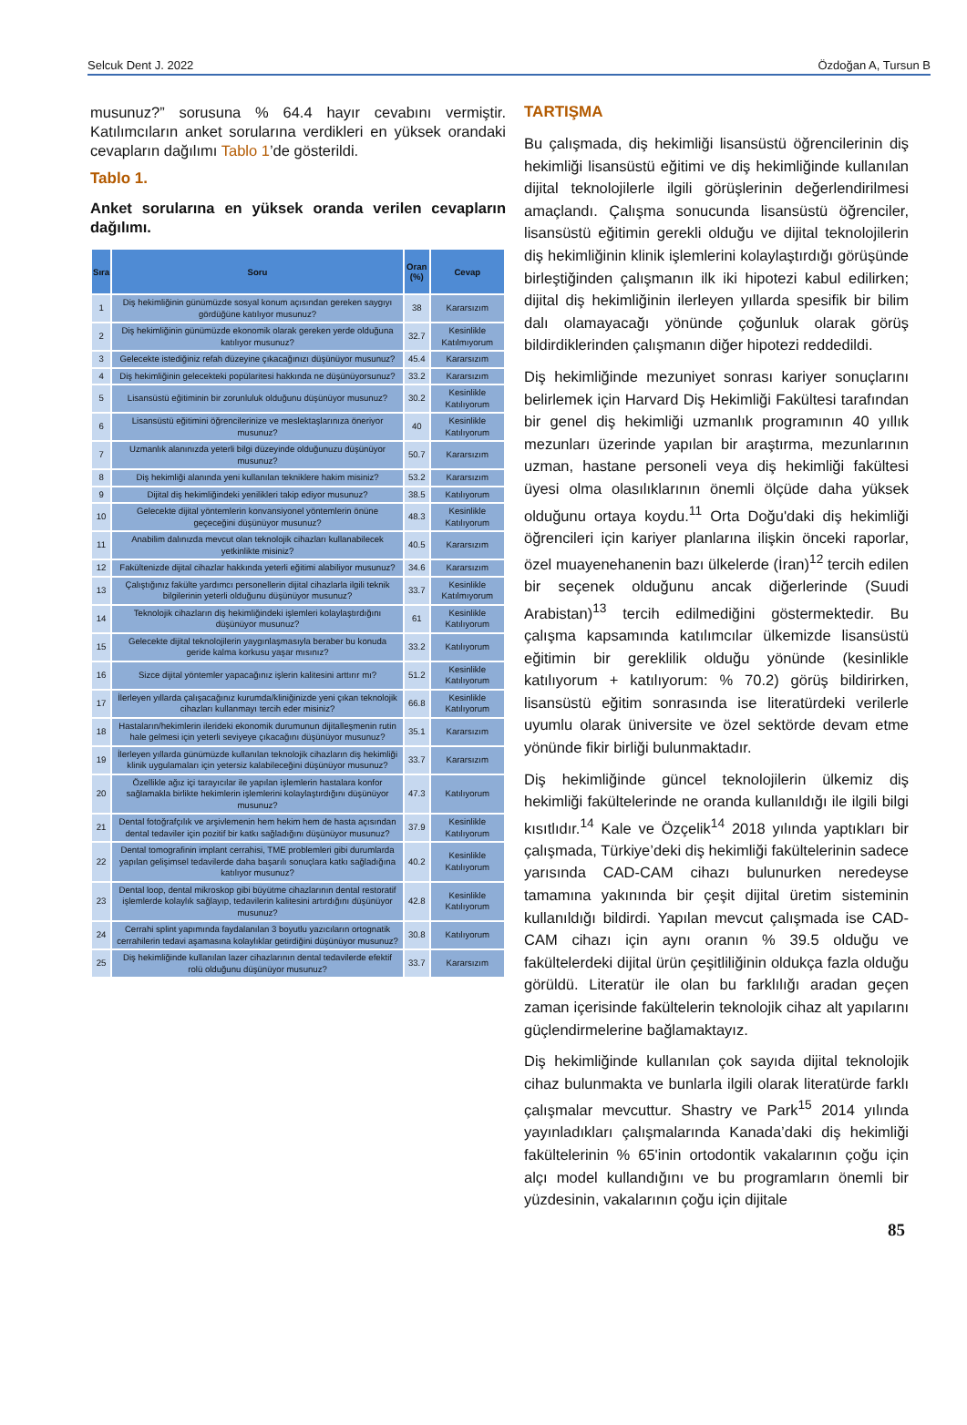Selcuk Dent J. 2022 Özdoğan A, Tursun B
musunuz?” sorusuna % 64.4 hayır cevabını vermiştir. Katılımcıların anket sorularına verdikleri en yüksek orandaki cevapların dağılımı Tablo 1’de gösterildi.
Tablo 1.
Anket sorularına en yüksek oranda verilen cevapların dağılımı.
| Sıra | Soru | Oran (%) | Cevap |
| --- | --- | --- | --- |
| 1 | Diş hekimliğinin günümüzde sosyal konum açısından gereken saygıyı gördüğüne katılıyor musunuz? | 38 | Kararsızım |
| 2 | Diş hekimliğinin günümüzde ekonomik olarak gereken yerde olduğuna katılıyor musunuz? | 32.7 | Kesinlikle Katılmıyorum |
| 3 | Gelecekte istediğiniz refah düzeyine çıkacağınızı düşünüyor musunuz? | 45.4 | Kararsızım |
| 4 | Diş hekimliğinin gelecekteki popülaritesi hakkında ne düşünüyorsunuz? | 33.2 | Kararsızım |
| 5 | Lisansüstü eğitiminin bir zorunluluk olduğunu düşünüyor musunuz? | 30.2 | Kesinlikle Katılıyorum |
| 6 | Lisansüstü eğitimini öğrencilerinize ve meslektaşlarınıza öneriyor musunuz? | 40 | Kesinlikle Katılıyorum |
| 7 | Uzmanlık alanınızda yeterli bilgi düzeyinde olduğunuzu düşünüyor musunuz? | 50.7 | Kararsızım |
| 8 | Diş hekimliği alanında yeni kullanılan tekniklere hakim misiniz? | 53.2 | Kararsızım |
| 9 | Dijital diş hekimliğindeki yenilikleri takip ediyor musunuz? | 38.5 | Katılıyorum |
| 10 | Gelecekte dijital yöntemlerin konvansiyonel yöntemlerin önüne geçeceğini düşünüyor musunuz? | 48.3 | Kesinlikle Katılıyorum |
| 11 | Anabilim dalınızda mevcut olan teknolojik cihazları kullanabilecek yetkinlikte misiniz? | 40.5 | Kararsızım |
| 12 | Fakültenizde dijital cihazlar hakkında yeterli eğitimi alabiliyor musunuz? | 34.6 | Kararsızım |
| 13 | Çalıştığınız fakülte yardımcı personellerin dijital cihazlarla ilgili teknik bilgilerinin yeterli olduğunu düşünüyor musunuz? | 33.7 | Kesinlikle Katılmıyorum |
| 14 | Teknolojik cihazların diş hekimliğindeki işlemleri kolaylaştırdığını düşünüyor musunuz? | 61 | Kesinlikle Katılıyorum |
| 15 | Gelecekte dijital teknolojilerin yaygınlaşmasıyla beraber bu konuda geride kalma korkusu yaşar mısınız? | 33.2 | Katılıyorum |
| 16 | Sizce dijital yöntemler yapacağınız işlerin kalitesini arttırır mı? | 51.2 | Kesinlikle Katılıyorum |
| 17 | İlerleyen yıllarda çalışacağınız kurumda/kliniğinizde yeni çıkan teknolojik cihazları kullanmayı tercih eder misiniz? | 66.8 | Kesinlikle Katılıyorum |
| 18 | Hastaların/hekimlerin ilerideki ekonomik durumunun dijitalleşmenin rutin hale gelmesi için yeterli seviyeye çıkacağını düşünüyor musunuz? | 35.1 | Kararsızım |
| 19 | İlerleyen yıllarda günümüzde kullanılan teknolojik cihazların diş hekimliği klinik uygulamaları için yetersiz kalabileceğini düşünüyor musunuz? | 33.7 | Kararsızım |
| 20 | Özellikle ağız içi tarayıcılar ile yapılan işlemlerin hastalara konfor sağlamakla birlikte hekimlerin işlemlerini kolaylaştırdığını düşünüyor musunuz? | 47.3 | Katılıyorum |
| 21 | Dental fotoğrafçılık ve arşivlemenin hem hekim hem de hasta açısından dental tedaviler için pozitif bir katkı sağladığını düşünüyor musunuz? | 37.9 | Kesinlikle Katılıyorum |
| 22 | Dental tomografinin implant cerrahisi, TME problemleri gibi durumlarda yapılan gelişimsel tedavilerde daha başarılı sonuçlara katkı sağladığına katılıyor musunuz? | 40.2 | Kesinlikle Katılıyorum |
| 23 | Dental loop, dental mikroskop gibi büyütme cihazlarının dental restoratif işlemlerde kolaylık sağlayıp, tedavilerin kalitesini artırdığını düşünüyor musunuz? | 42.8 | Kesinlikle Katılıyorum |
| 24 | Cerrahi splint yapımında faydalanılan 3 boyutlu yazıcıların ortognatik cerrahilerin tedavi aşamasına kolaylıklar getirdiğini düşünüyor musunuz? | 30.8 | Katılıyorum |
| 25 | Diş hekimliğinde kullanılan lazer cihazlarının dental tedavilerde efektif rolü olduğunu düşünüyor musunuz? | 33.7 | Kararsızım |
TARTIŞMA
Bu çalışmada, diş hekimliği lisansüstü öğrencilerinin diş hekimliği lisansüstü eğitimi ve diş hekimliğinde kullanılan dijital teknolojilerle ilgili görüşlerinin değerlendirilmesi amaçlandı. Çalışma sonucunda lisansüstü öğrenciler, lisansüstü eğitimin gerekli olduğu ve dijital teknolojilerin diş hekimliğinin klinik işlemlerini kolaylaştırdığı görüşünde birleştiğinden çalışmanın ilk iki hipotezi kabul edilirken; dijital diş hekimliğinin ilerleyen yıllarda spesifik bir bilim dalı olamayacağı yönünde çoğunluk olarak görüş bildirdiklerinden çalışmanın diğer hipotezi reddedildi.
Diş hekimliğinde mezuniyet sonrası kariyer sonuçlarını belirlemek için Harvard Diş Hekimliği Fakültesi tarafından bir genel diş hekimliği uzmanlık programının 40 yıllık mezunları üzerinde yapılan bir araştırma, mezunlarının uzman, hastane personeli veya diş hekimliği fakültesi üyesi olma olasılıklarının önemli ölçüde daha yüksek olduğunu ortaya koydu.<sup>11</sup> Orta Doğu'daki diş hekimliği öğrencileri için kariyer planlarına ilişkin önceki raporlar, özel muayenehanenin bazı ülkelerde (İran)<sup>12</sup> tercih edilen bir seçenek olduğunu ancak diğerlerinde (Suudi Arabistan)<sup>13</sup> tercih edilmediğini göstermektedir. Bu çalışma kapsamında katılımcılar ülkemizde lisansüstü eğitimin bir gereklilik olduğu yönünde (kesinlikle katılıyorum + katılıyorum: % 70.2) görüş bildirirken, lisansüstü eğitim sonrasında ise literatürdeki verilerle uyumlu olarak üniversite ve özel sektörde devam etme yönünde fikir birliği bulunmaktadır.
Diş hekimliğinde güncel teknolojilerin ülkemiz diş hekimliği fakültelerinde ne oranda kullanıldığı ile ilgili bilgi kısıtlıdır.<sup>14</sup> Kale ve Özçelik<sup>14</sup> 2018 yılında yaptıkları bir çalışmada, Türkiye’deki diş hekimliği fakültelerinin sadece yarısında CAD-CAM cihazı bulunurken neredeyse tamamına yakınında bir çeşit dijital üretim sisteminin kullanıldığı bildirdi. Yapılan mevcut çalışmada ise CAD-CAM cihazı için aynı oranın % 39.5 olduğu ve fakültelerdeki dijital ürün çeşitliliğinin oldukça fazla olduğu görüldü. Literatür ile olan bu farklılığı aradan geçen zaman içerisinde fakültelerin teknolojik cihaz alt yapılarını güçlendirmelerine bağlamaktayız.
Diş hekimliğinde kullanılan çok sayıda dijital teknolojik cihaz bulunmakta ve bunlarla ilgili olarak literatürde farklı çalışmalar mevcuttur. Shastry ve Park<sup>15</sup> 2014 yılında yayınladıkları çalışmalarında Kanada’daki diş hekimliği fakültelerinin % 65'inin ortodontik vakalarının çoğu için alçı model kullandığını ve bu programların önemli bir yüzdesinin, vakalarının çoğu için dijitale
85